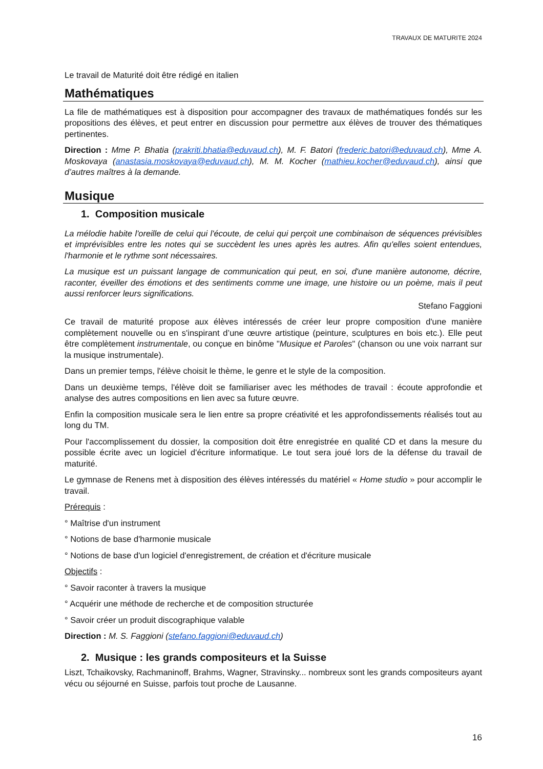TRAVAUX DE MATURITE 2024
Le travail de Maturité doit être rédigé en italien
Mathématiques
La file de mathématiques est à disposition pour accompagner des travaux de mathématiques fondés sur les propositions des élèves, et peut entrer en discussion pour permettre aux élèves de trouver des thématiques pertinentes.
Direction : Mme P. Bhatia (prakriti.bhatia@eduvaud.ch), M. F. Batori (frederic.batori@eduvaud.ch), Mme A. Moskovaya (anastasia.moskovaya@eduvaud.ch), M. M. Kocher (mathieu.kocher@eduvaud.ch), ainsi que d’autres maîtres à la demande.
Musique
1. Composition musicale
La mélodie habite l'oreille de celui qui l'écoute, de celui qui perçoit une combinaison de séquences prévisibles et imprévisibles entre les notes qui se succèdent les unes après les autres. Afin qu'elles soient entendues, l'harmonie et le rythme sont nécessaires.
La musique est un puissant langage de communication qui peut, en soi, d'une manière autonome, décrire, raconter, éveiller des émotions et des sentiments comme une image, une histoire ou un poème, mais il peut aussi renforcer leurs significations.
Stefano Faggioni
Ce travail de maturité propose aux élèves intéressés de créer leur propre composition d'une manière complètement nouvelle ou en s'inspirant d’une œuvre artistique (peinture, sculptures en bois etc.). Elle peut être complètement instrumentale, ou conçue en binôme "Musique et Paroles" (chanson ou une voix narrant sur la musique instrumentale).
Dans un premier temps, l'élève choisit le thème, le genre et le style de la composition.
Dans un deuxième temps, l'élève doit se familiariser avec les méthodes de travail : écoute approfondie et analyse des autres compositions en lien avec sa future œuvre.
Enfin la composition musicale sera le lien entre sa propre créativité et les approfondissements réalisés tout au long du TM.
Pour l'accomplissement du dossier, la composition doit être enregistrée en qualité CD et dans la mesure du possible écrite avec un logiciel d'écriture informatique. Le tout sera joué lors de la défense du travail de maturité.
Le gymnase de Renens met à disposition des élèves intéressés du matériel « Home studio » pour accomplir le travail.
Prérequis :
° Maîtrise d'un instrument
° Notions de base d'harmonie musicale
° Notions de base d'un logiciel d'enregistrement, de création et d'écriture musicale
Objectifs :
° Savoir raconter à travers la musique
° Acquérir une méthode de recherche et de composition structurée
° Savoir créer un produit discographique valable
Direction : M. S. Faggioni (stefano.faggioni@eduvaud.ch)
2. Musique : les grands compositeurs et la Suisse
Liszt, Tchaikovsky, Rachmaninoff, Brahms, Wagner, Stravinsky... nombreux sont les grands compositeurs ayant vécu ou séjourné en Suisse, parfois tout proche de Lausanne.
16